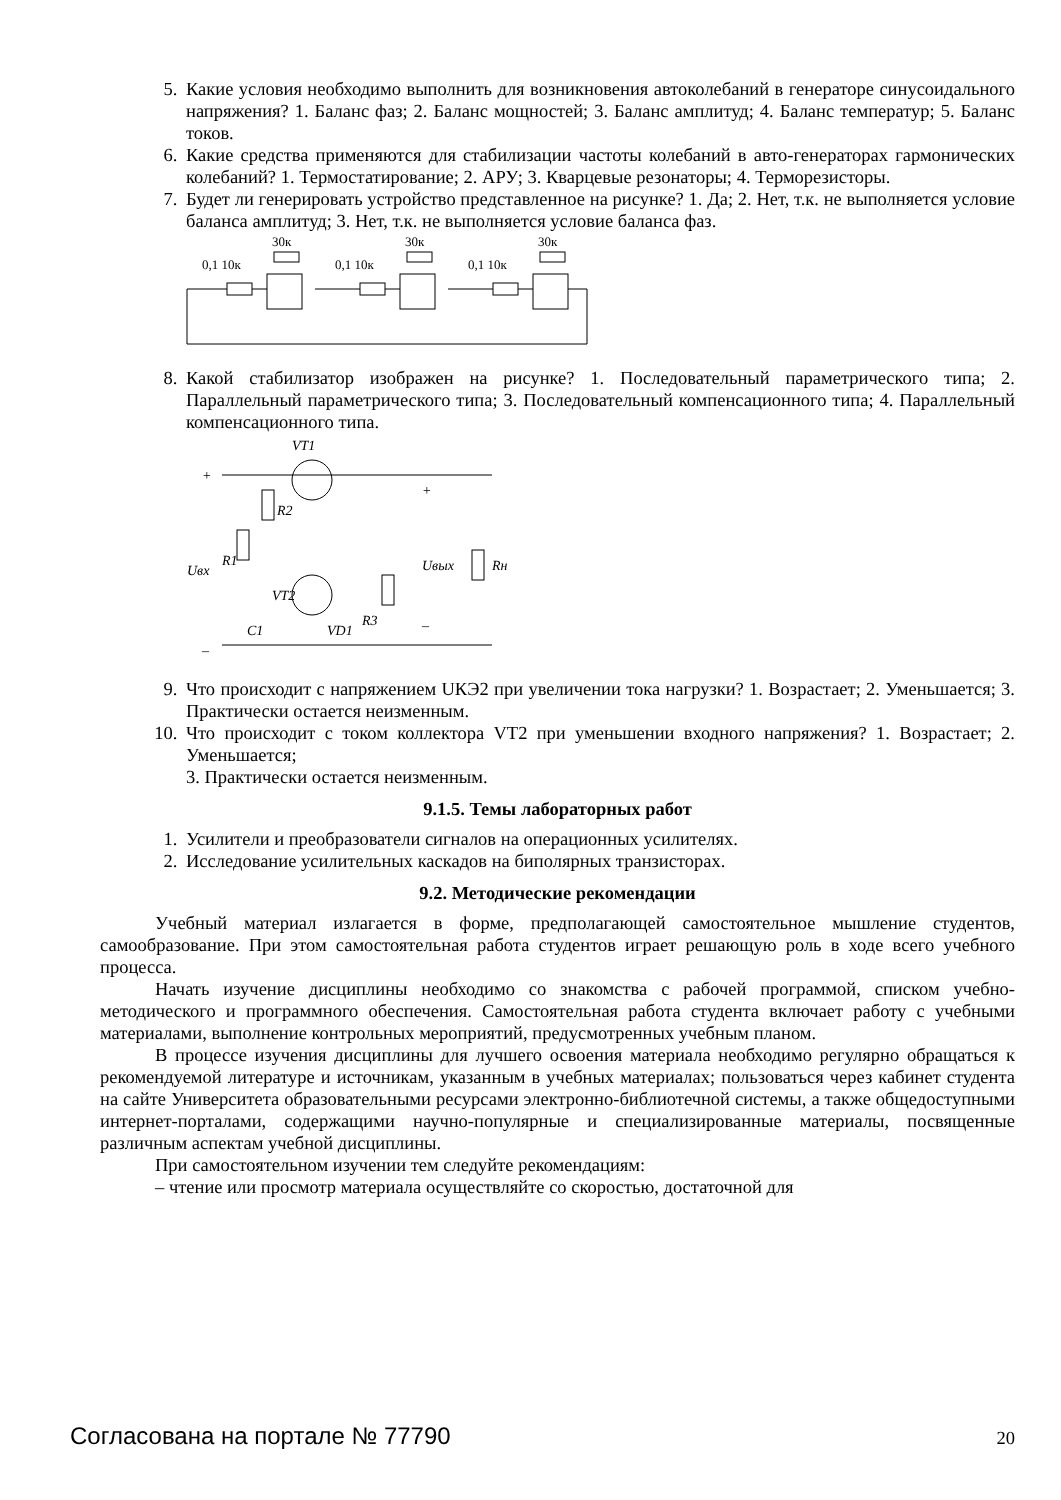5. Какие условия необходимо выполнить для возникновения автоколебаний в генераторе синусоидального напряжения? 1. Баланс фаз; 2. Баланс мощностей; 3. Баланс амплитуд; 4. Баланс температур; 5. Баланс токов.
6. Какие средства применяются для стабилизации частоты колебаний в авто-генераторах гармонических колебаний? 1. Термостатирование; 2. АРУ; 3. Кварцевые резонаторы; 4. Терморезисторы.
7. Будет ли генерировать устройство представленное на рисунке? 1. Да; 2. Нет, т.к. не выполняется условие баланса амплитуд; 3. Нет, т.к. не выполняется условие баланса фаз.
0,1 10к
30к
0,1 10к
30к
0,1 10к
30к
8. Какой стабилизатор изображен на рисунке? 1. Последовательный параметрического типа; 2. Параллельный параметрического типа; 3. Последовательный компенсационного типа; 4. Параллельный компенсационного типа.
VT1
+
–
R1
R2
R3
Rн
Uвх
Uвых
VT2
C1
VD1
+
–
9. Что происходит с напряжением UКЭ2 при увеличении тока нагрузки? 1. Возрастает; 2. Уменьшается; 3. Практически остается неизменным.
10. Что происходит с током коллектора VT2 при уменьшении входного напряжения? 1. Возрастает; 2. Уменьшается;
3. Практически остается неизменным.
9.1.5. Темы лабораторных работ
1. Усилители и преобразователи сигналов на операционных усилителях.
2. Исследование усилительных каскадов на биполярных транзисторах.
9.2. Методические рекомендации
Учебный материал излагается в форме, предполагающей самостоятельное мышление студентов, самообразование. При этом самостоятельная работа студентов играет решающую роль в ходе всего учебного процесса.
Начать изучение дисциплины необходимо со знакомства с рабочей программой, списком учебно-методического и программного обеспечения. Самостоятельная работа студента включает работу с учебными материалами, выполнение контрольных мероприятий, предусмотренных учебным планом.
В процессе изучения дисциплины для лучшего освоения материала необходимо регулярно обращаться к рекомендуемой литературе и источникам, указанным в учебных материалах; пользоваться через кабинет студента на сайте Университета образовательными ресурсами электронно-библиотечной системы, а также общедоступными интернет-порталами, содержащими научно-популярные и специализированные материалы, посвященные различным аспектам учебной дисциплины.
При самостоятельном изучении тем следуйте рекомендациям:
– чтение или просмотр материала осуществляйте со скоростью, достаточной для
Согласована на портале № 77790 20